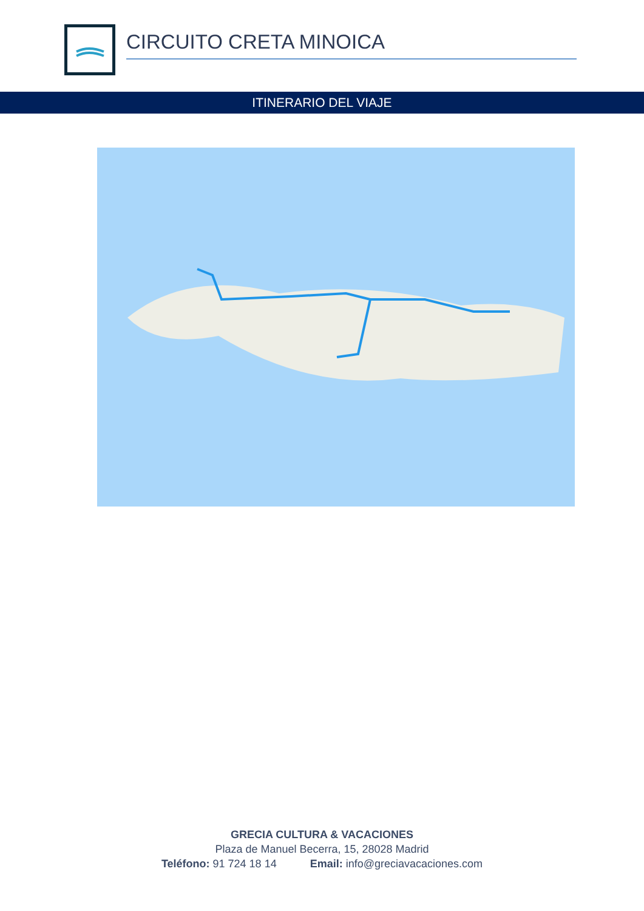CIRCUITO CRETA MINOICA
ITINERARIO DEL VIAJE
GRECIA CULTURA & VACACIONES
Plaza de Manuel Becerra, 15, 28028 Madrid
Teléfono: 91 724 18 14 Email: info@greciavacaciones.com